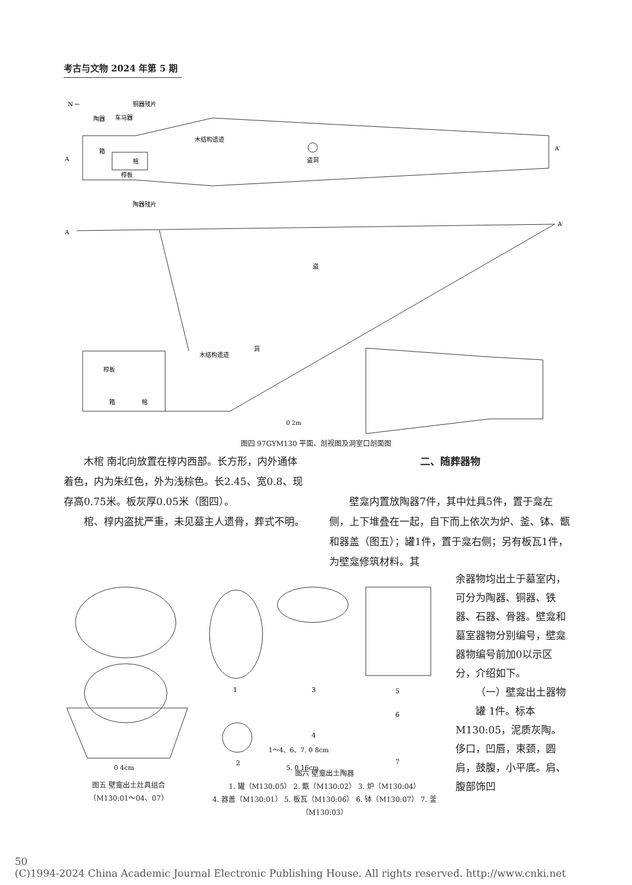考古与文物 2024 年第 5 期
N ←
铜器残片
陶器
车马器
箱
棺
椁板
盗洞
A
A′
陶器残片
木结构遗迹
A
A′
盗
洞
椁板
箱
棺
木结构遗迹
0 2m
图四 97GYM130 平面、剖视图及洞室口剖面图
木棺 南北向放置在椁内西部。长方形，内外通体着色，内为朱红色，外为浅棕色。长2.45、宽0.8、现存高0.75米。板灰厚0.05米（图四）。
棺、椁内盗扰严重，未见墓主人遗骨，葬式不明。
二、随葬器物
壁龛内置放陶器7件，其中灶具5件，置于龛左侧，上下堆叠在一起，自下而上依次为炉、釜、钵、甑和器盖（图五）；罐1件，置于龛右侧；另有板瓦1件，为壁龛修筑材料。其
余器物均出土于墓室内，可分为陶器、铜器、铁器、石器、骨器。壁龛和墓室器物分别编号，壁龛器物编号前加0以示区分，介绍如下。
（一）壁龛出土器物
罐 1件。标本M130:05，泥质灰陶。侈口，凹唇，束颈，圆肩，鼓腹，小平底。肩、腹部饰凹
0 4cm
1
3
5
6
2
4
7
1～4、6、7. 0 8cm
5. 0 16cm
图五 壁龛出土灶具组合
（M130:01～04、07）
图六 壁龛出土陶器
1. 罐（M130:05） 2. 甑（M130:02） 3. 炉（M130:04）
4. 器盖（M130:01） 5. 板瓦（M130:06） 6. 钵（M130:07） 7. 釜（M130:03）
50
(C)1994-2024 China Academic Journal Electronic Publishing House. All rights reserved. http://www.cnki.net